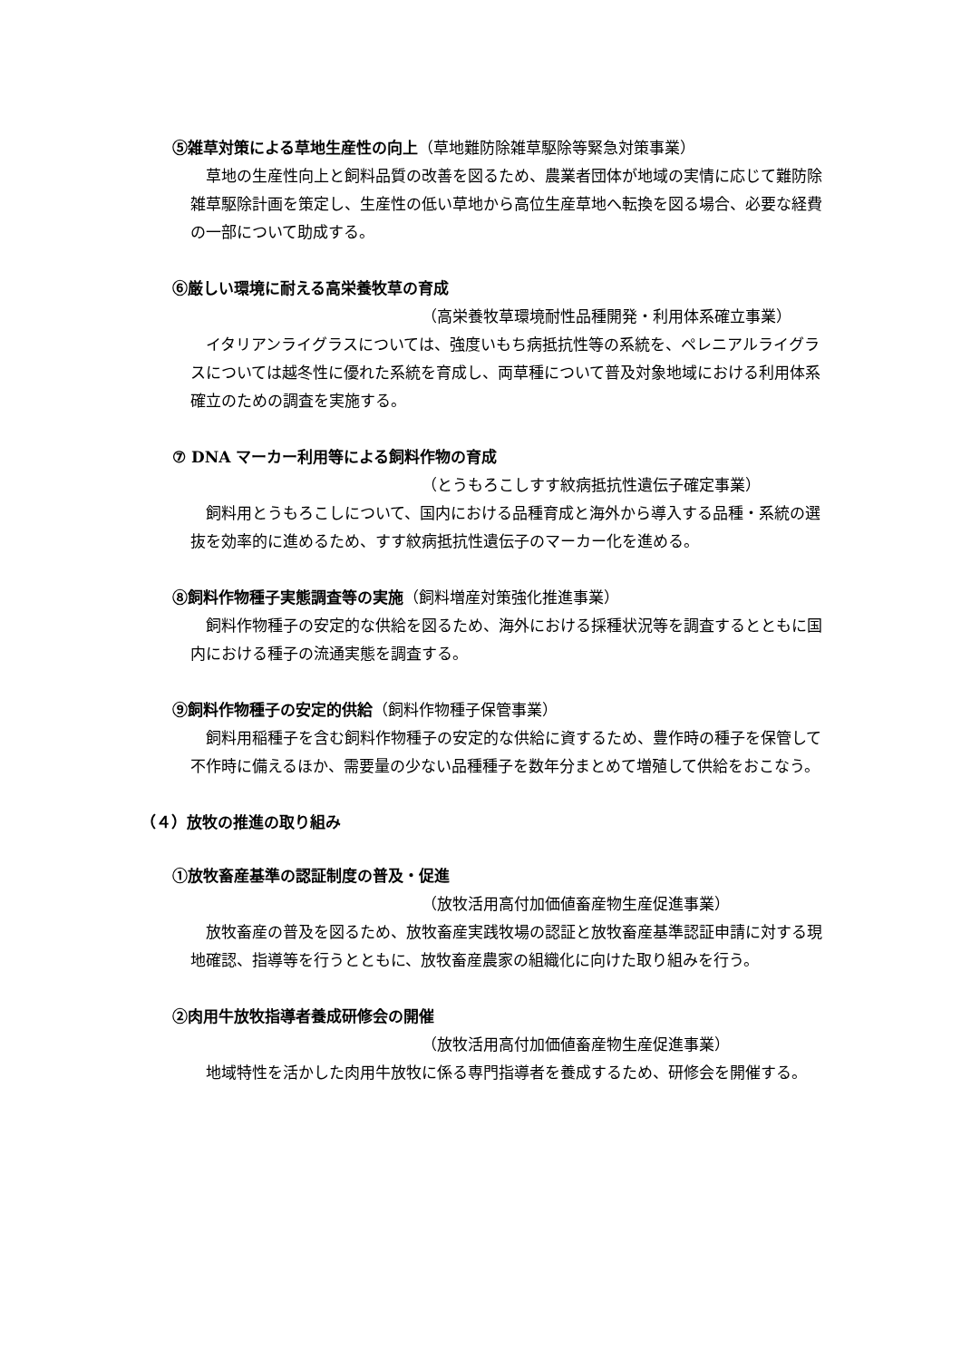⑤雑草対策による草地生産性の向上（草地難防除雑草駆除等緊急対策事業）
草地の生産性向上と飼料品質の改善を図るため、農業者団体が地域の実情に応じて難防除雑草駆除計画を策定し、生産性の低い草地から高位生産草地へ転換を図る場合、必要な経費の一部について助成する。
⑥厳しい環境に耐える高栄養牧草の育成
（高栄養牧草環境耐性品種開発・利用体系確立事業）
イタリアンライグラスについては、強度いもち病抵抗性等の系統を、ペレニアルライグラスについては越冬性に優れた系統を育成し、両草種について普及対象地域における利用体系確立のための調査を実施する。
⑦ DNA マーカー利用等による飼料作物の育成
（とうもろこしすす紋病抵抗性遺伝子確定事業）
飼料用とうもろこしについて、国内における品種育成と海外から導入する品種・系統の選抜を効率的に進めるため、すす紋病抵抗性遺伝子のマーカー化を進める。
⑧飼料作物種子実態調査等の実施（飼料増産対策強化推進事業）
飼料作物種子の安定的な供給を図るため、海外における採種状況等を調査するとともに国内における種子の流通実態を調査する。
⑨飼料作物種子の安定的供給（飼料作物種子保管事業）
飼料用稲種子を含む飼料作物種子の安定的な供給に資するため、豊作時の種子を保管して不作時に備えるほか、需要量の少ない品種種子を数年分まとめて増殖して供給をおこなう。
（４）放牧の推進の取り組み
①放牧畜産基準の認証制度の普及・促進
（放牧活用高付加価値畜産物生産促進事業）
放牧畜産の普及を図るため、放牧畜産実践牧場の認証と放牧畜産基準認証申請に対する現地確認、指導等を行うとともに、放牧畜産農家の組織化に向けた取り組みを行う。
②肉用牛放牧指導者養成研修会の開催
（放牧活用高付加価値畜産物生産促進事業）
地域特性を活かした肉用牛放牧に係る専門指導者を養成するため、研修会を開催する。